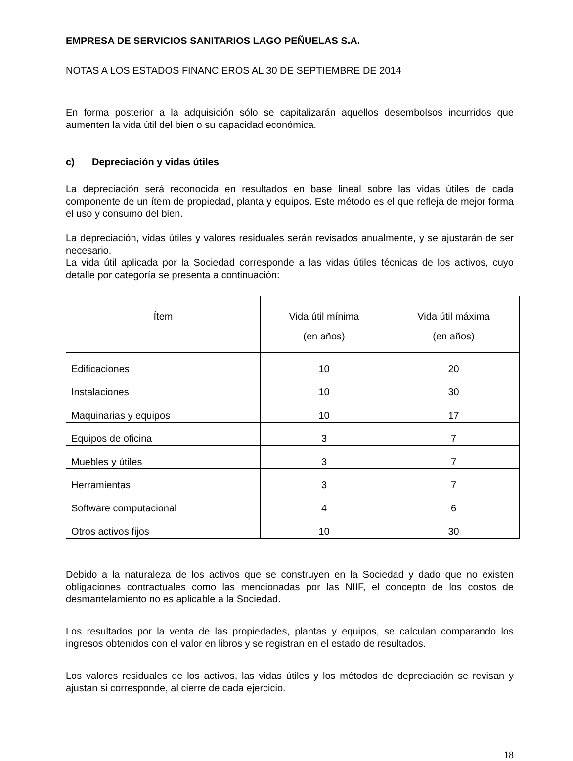EMPRESA DE SERVICIOS SANITARIOS LAGO PEÑUELAS S.A.
NOTAS A LOS ESTADOS FINANCIEROS AL 30 DE SEPTIEMBRE DE 2014
En forma posterior a la adquisición sólo se capitalizarán aquellos desembolsos incurridos que aumenten la vida útil del bien o su capacidad económica.
c) Depreciación y vidas útiles
La depreciación será reconocida en resultados en base lineal sobre las vidas útiles de cada componente de un ítem de propiedad, planta y equipos. Este método es el que refleja de mejor forma el uso y consumo del bien.
La depreciación, vidas útiles y valores residuales serán revisados anualmente, y se ajustarán de ser necesario.
La vida útil aplicada por la Sociedad corresponde a las vidas útiles técnicas de los activos, cuyo detalle por categoría se presenta a continuación:
| Ítem | Vida útil mínima (en años) | Vida útil máxima (en años) |
| --- | --- | --- |
| Edificaciones | 10 | 20 |
| Instalaciones | 10 | 30 |
| Maquinarias y equipos | 10 | 17 |
| Equipos de oficina | 3 | 7 |
| Muebles y útiles | 3 | 7 |
| Herramientas | 3 | 7 |
| Software computacional | 4 | 6 |
| Otros activos fijos | 10 | 30 |
Debido a la naturaleza de los activos que se construyen en la Sociedad y dado que no existen obligaciones contractuales como las mencionadas por las NIIF, el concepto de los costos de desmantelamiento no es aplicable a la Sociedad.
Los resultados por la venta de las propiedades, plantas y equipos, se calculan comparando los ingresos obtenidos con el valor en libros y se registran en el estado de resultados.
Los valores residuales de los activos, las vidas útiles y los métodos de depreciación se revisan y ajustan si corresponde, al cierre de cada ejercicio.
18